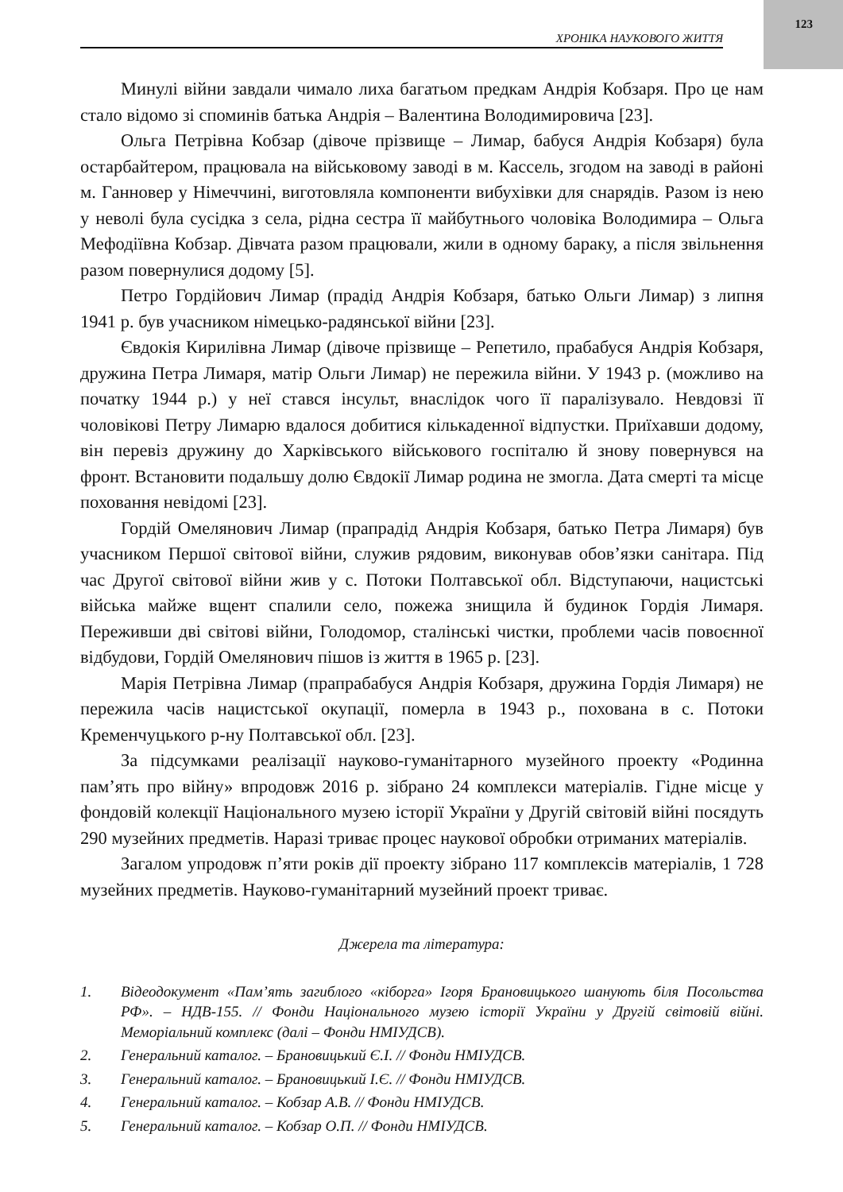123
ХРОНІКА НАУКОВОГО ЖИТТЯ
Минулі війни завдали чимало лиха багатьом предкам Андрія Кобзаря. Про це нам стало відомо зі споминів батька Андрія – Валентина Володимировича [23].
Ольга Петрівна Кобзар (дівоче прізвище – Лимар, бабуся Андрія Кобзаря) була остарбайтером, працювала на військовому заводі в м. Кассель, згодом на заводі в районі м. Ганновер у Німеччині, виготовляла компоненти вибухівки для снарядів. Разом із нею у неволі була сусідка з села, рідна сестра її майбутнього чоловіка Володимира – Ольга Мефодіївна Кобзар. Дівчата разом працювали, жили в одному бараку, а після звільнення разом повернулися додому [5].
Петро Гордійович Лимар (прадід Андрія Кобзаря, батько Ольги Лимар) з липня 1941 р. був учасником німецько-радянської війни [23].
Євдокія Кирилівна Лимар (дівоче прізвище – Репетило, прабабуся Андрія Кобзаря, дружина Петра Лимаря, матір Ольги Лимар) не пережила війни. У 1943 р. (можливо на початку 1944 р.) у неї стався інсульт, внаслідок чого її паралізувало. Невдовзі її чоловікові Петру Лимарю вдалося добитися кількаденної відпустки. Приїхавши додому, він перевіз дружину до Харківського військового госпіталю й знову повернувся на фронт. Встановити подальшу долю Євдокії Лимар родина не змогла. Дата смерті та місце поховання невідомі [23].
Гордій Омелянович Лимар (прапрадід Андрія Кобзаря, батько Петра Лимаря) був учасником Першої світової війни, служив рядовим, виконував обов’язки санітара. Під час Другої світової війни жив у с. Потоки Полтавської обл. Відступаючи, нацистські війська майже вщент спалили село, пожежа знищила й будинок Гордія Лимаря. Переживши дві світові війни, Голодомор, сталінські чистки, проблеми часів повоєнної відбудови, Гордій Омелянович пішов із життя в 1965 р. [23].
Марія Петрівна Лимар (прапрабабуся Андрія Кобзаря, дружина Гордія Лимаря) не пережила часів нацистської окупації, померла в 1943 р., похована в с. Потоки Кременчуцького р-ну Полтавської обл. [23].
За підсумками реалізації науково-гуманітарного музейного проекту «Родинна пам’ять про війну» впродовж 2016 р. зібрано 24 комплекси матеріалів. Гідне місце у фондовій колекції Національного музею історії України у Другій світовій війні посядуть 290 музейних предметів. Наразі триває процес наукової обробки отриманих матеріалів.
Загалом упродовж п’яти років дії проекту зібрано 117 комплексів матеріалів, 1 728 музейних предметів. Науково-гуманітарний музейний проект триває.
Джерела та література:
1. Відеодокумент «Пам’ять загиблого «кіборга» Ігоря Брановицького шанують біля Посольства РФ». – НДВ-155. // Фонди Національного музею історії України у Другій світовій війні. Меморіальний комплекс (далі – Фонди НМІУДСВ).
2. Генеральний каталог. – Брановицький Є.І. // Фонди НМІУДСВ.
3. Генеральний каталог. – Брановицький І.Є. // Фонди НМІУДСВ.
4. Генеральний каталог. – Кобзар А.В. // Фонди НМІУДСВ.
5. Генеральний каталог. – Кобзар О.П. // Фонди НМІУДСВ.